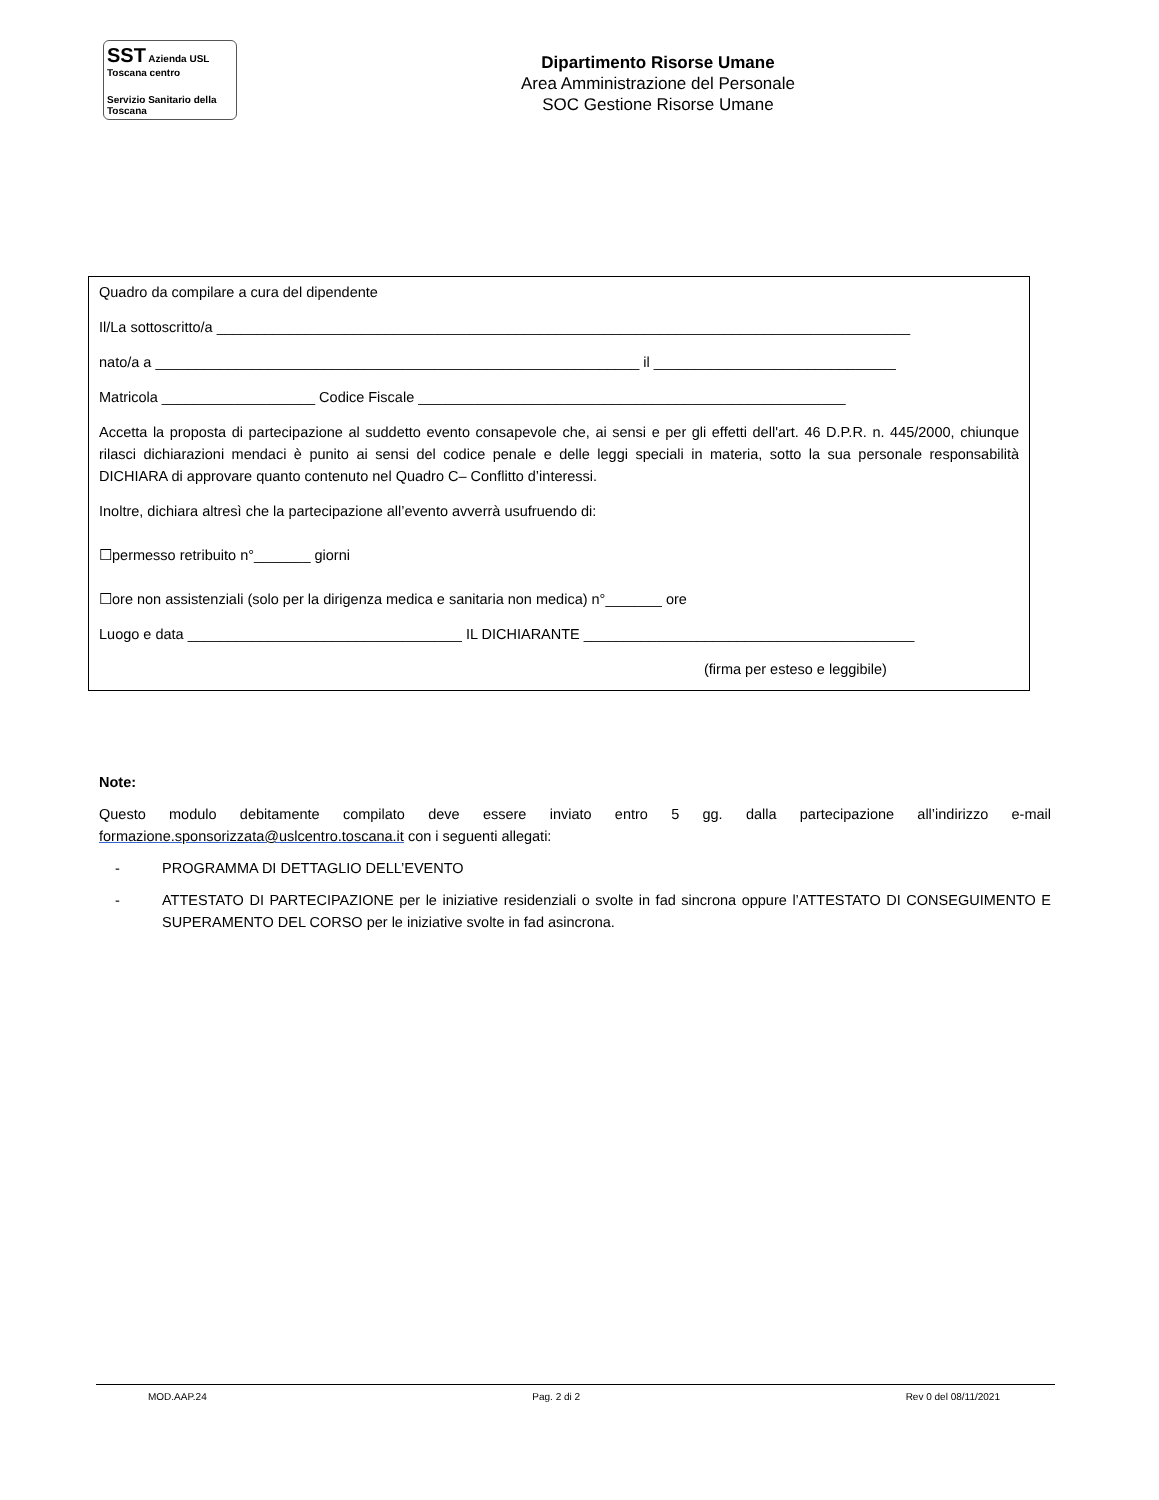SST Azienda USL Toscana centro
Servizio Sanitario della Toscana
Dipartimento Risorse Umane
Area Amministrazione del Personale
SOC Gestione Risorse Umane
Quadro da compilare a cura del dipendente
Il/La sottoscritto/a ______________________________________________________________________________________
nato/a a ____________________________________________________________ il ______________________________
Matricola ___________________ Codice Fiscale _____________________________________________________
Accetta la proposta di partecipazione al suddetto evento consapevole che, ai sensi e per gli effetti dell'art. 46 D.P.R. n. 445/2000, chiunque rilasci dichiarazioni mendaci è punito ai sensi del codice penale e delle leggi speciali in materia, sotto la sua personale responsabilità DICHIARA di approvare quanto contenuto nel Quadro C– Conflitto d’interessi.
Inoltre, dichiara altresì che la partecipazione all’evento avverrà usufruendo di:
☐permesso retribuito n°_______ giorni
☐ore non assistenziali (solo per la dirigenza medica e sanitaria non medica) n°_______ ore
Luogo e data __________________________________ IL DICHIARANTE _________________________________________
(firma per esteso e leggibile)
Note:
Questo modulo debitamente compilato deve essere inviato entro 5 gg. dalla partecipazione all’indirizzo e-mail formazione.sponsorizzata@uslcentro.toscana.it con i seguenti allegati:
- PROGRAMMA DI DETTAGLIO DELL’EVENTO
- ATTESTATO DI PARTECIPAZIONE per le iniziative residenziali o svolte in fad sincrona oppure l’ATTESTATO DI CONSEGUIMENTO E SUPERAMENTO DEL CORSO per le iniziative svolte in fad asincrona.
MOD.AAP.24 Pag. 2 di 2 Rev 0 del 08/11/2021